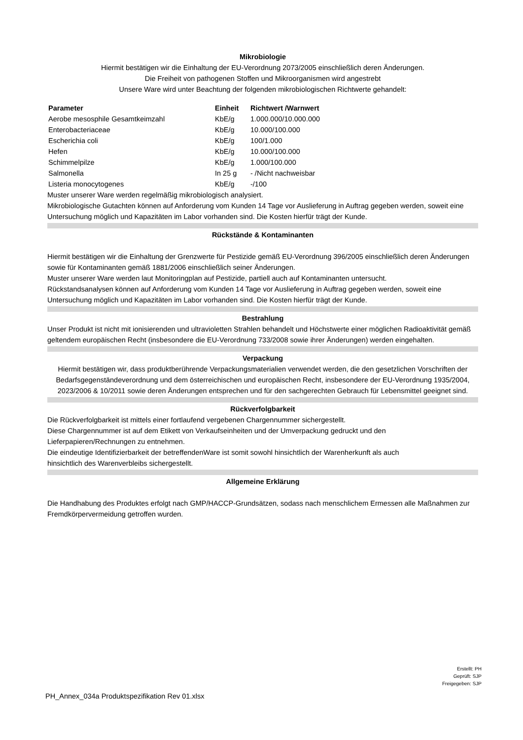Mikrobiologie
Hiermit bestätigen wir die Einhaltung der EU-Verordnung 2073/2005 einschließlich deren Änderungen.
Die Freiheit von pathogenen Stoffen und Mikroorganismen wird angestrebt
Unsere Ware wird unter Beachtung der folgenden mikrobiologischen Richtwerte gehandelt:
| Parameter | Einheit | Richtwert /Warnwert |
| --- | --- | --- |
| Aerobe mesosphile Gesamtkeimzahl | KbE/g | 1.000.000/10.000.000 |
| Enterobacteriaceae | KbE/g | 10.000/100.000 |
| Escherichia coli | KbE/g | 100/1.000 |
| Hefen | KbE/g | 10.000/100.000 |
| Schimmelpilze | KbE/g | 1.000/100.000 |
| Salmonella | In 25 g | - /Nicht nachweisbar |
| Listeria monocytogenes | KbE/g | -/100 |
Muster unserer Ware werden regelmäßig mikrobiologisch analysiert.
Mikrobiologische Gutachten können auf Anforderung vom Kunden 14 Tage vor Auslieferung in Auftrag gegeben werden, soweit eine Untersuchung möglich und Kapazitäten im Labor vorhanden sind. Die Kosten hierfür trägt der Kunde.
Rückstände & Kontaminanten
Hiermit bestätigen wir die Einhaltung der Grenzwerte für Pestizide gemäß EU-Verordnung 396/2005 einschließlich deren Änderungen sowie für Kontaminanten gemäß 1881/2006 einschließlich seiner Änderungen.
Muster unserer Ware werden laut Monitoringplan auf Pestizide, partiell auch auf Kontaminanten untersucht.
Rückstandsanalysen können auf Anforderung vom Kunden 14 Tage vor Auslieferung in Auftrag gegeben werden, soweit eine Untersuchung möglich und Kapazitäten im Labor vorhanden sind. Die Kosten hierfür trägt der Kunde.
Bestrahlung
Unser Produkt ist nicht mit ionisierenden und ultravioletten Strahlen behandelt und Höchstwerte einer möglichen Radioaktivität gemäß geltendem europäischen Recht (insbesondere die EU-Verordnung 733/2008 sowie ihrer Änderungen) werden eingehalten.
Verpackung
Hiermit bestätigen wir, dass produktberührende Verpackungsmaterialien verwendet werden, die den gesetzlichen Vorschriften der Bedarfsgegenständeverordnung und dem österreichischen und europäischen Recht, insbesondere der EU-Verordnung 1935/2004, 2023/2006 & 10/2011 sowie deren Änderungen entsprechen und für den sachgerechten Gebrauch für Lebensmittel geeignet sind.
Rückverfolgbarkeit
Die Rückverfolgbarkeit ist mittels einer fortlaufend vergebenen Chargennummer sichergestellt.
Diese Chargennummer ist auf dem Etikett von Verkaufseinheiten und der Umverpackung gedruckt und den
Lieferpapieren/Rechnungen zu entnehmen.
Die eindeutige Identifizierbarkeit der betreffendenWare ist somit sowohl hinsichtlich der Warenherkunft als auch
hinsichtlich des Warenverbleibs sichergestellt.
Allgemeine Erklärung
Die Handhabung des Produktes erfolgt nach GMP/HACCP-Grundsätzen, sodass nach menschlichem Ermessen alle Maßnahmen zur Fremdkörpervermeidung getroffen wurden.
Erstellt: PH
Geprüft: SJP
Freigegeben: SJP
PH_Annex_034a Produktspezifikation Rev 01.xlsx